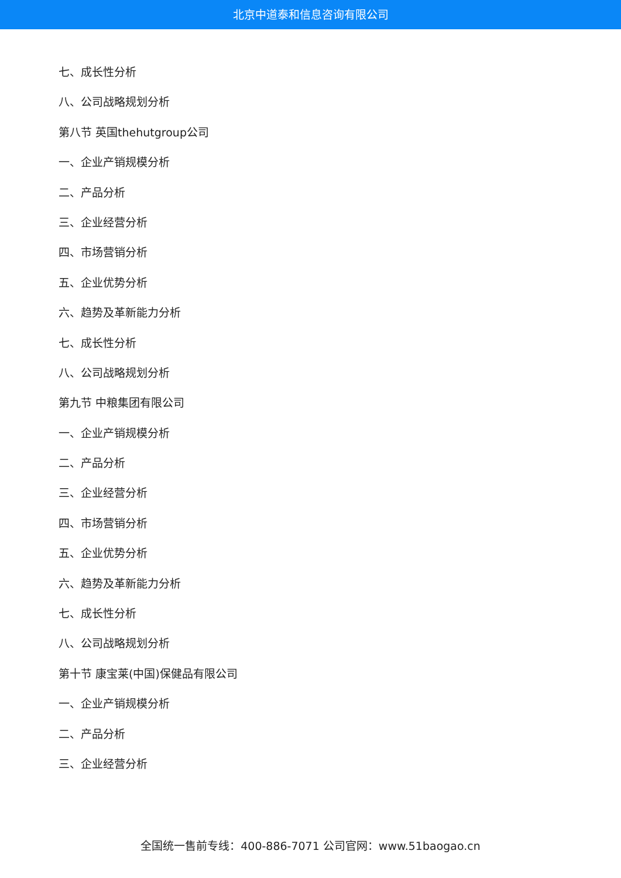北京中道泰和信息咨询有限公司
七、成长性分析
八、公司战略规划分析
第八节 英国thehutgroup公司
一、企业产销规模分析
二、产品分析
三、企业经营分析
四、市场营销分析
五、企业优势分析
六、趋势及革新能力分析
七、成长性分析
八、公司战略规划分析
第九节 中粮集团有限公司
一、企业产销规模分析
二、产品分析
三、企业经营分析
四、市场营销分析
五、企业优势分析
六、趋势及革新能力分析
七、成长性分析
八、公司战略规划分析
第十节 康宝莱(中国)保健品有限公司
一、企业产销规模分析
二、产品分析
三、企业经营分析
全国统一售前专线：400-886-7071 公司官网：www.51baogao.cn